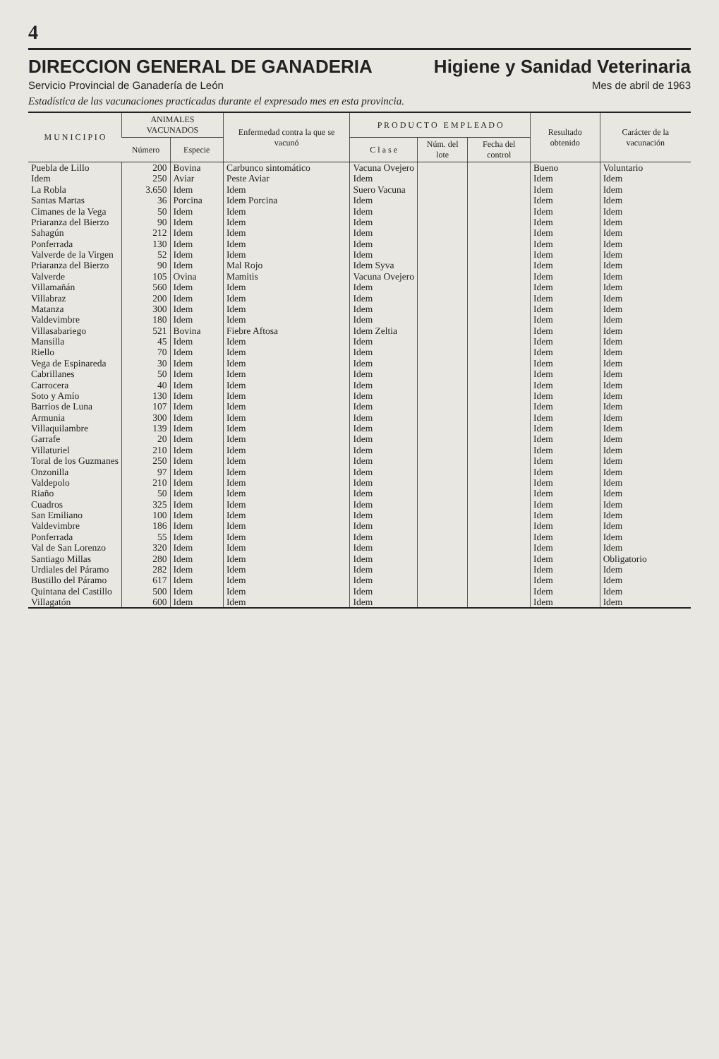4
DIRECCION GENERAL DE GANADERIA Higiene y Sanidad Veterinaria
Servicio Provincial de Ganadería de León Mes de abril de 1963
Estadística de las vacunaciones practicadas durante el expresado mes en esta provincia.
| M U N I C I P I O | ANIMALES VACUNADOS | | Enfermedad contra la que se vacunó | P R O D U C T O E M P L E A D O | | | Resultado obtenido | Carácter de la vacunación |
| --- | --- | --- | --- | --- | --- | --- | --- | --- |
| | Número | Especie | | C l a s e | Núm. del lote | Fecha del control | | |
| Puebla de Lillo | 200 | Bovina | Carbunco sintomático | Vacuna Ovejero | | | Bueno | Voluntario |
| Idem | 250 | Aviar | Peste Aviar | Idem | | | Idem | Idem |
| La Robla | 3.650 | Idem | Idem | Suero Vacuna | | | Idem | Idem |
| Santas Martas | 36 | Porcina | Idem Porcina | Idem | | | Idem | Idem |
| Cimanes de la Vega | 50 | Idem | Idem | Idem | | | Idem | Idem |
| Priaranza del Bierzo | 90 | Idem | Idem | Idem | | | Idem | Idem |
| Sahagún | 212 | Idem | Idem | Idem | | | Idem | Idem |
| Ponferrada | 130 | Idem | Idem | Idem | | | Idem | Idem |
| Valverde de la Virgen | 52 | Idem | Idem | Idem | | | Idem | Idem |
| Priaranza del Bierzo | 90 | Idem | Mal Rojo | Idem Syva | | | Idem | Idem |
| Valverde | 105 | Ovina | Mamitis | Vacuna Ovejero | | | Idem | Idem |
| Villamañán | 560 | Idem | Idem | Idem | | | Idem | Idem |
| Villabraz | 200 | Idem | Idem | Idem | | | Idem | Idem |
| Matanza | 300 | Idem | Idem | Idem | | | Idem | Idem |
| Valdevimbre | 180 | Idem | Idem | Idem | | | Idem | Idem |
| Villasabariego | 521 | Bovina | Fiebre Aftosa | Idem Zeltia | | | Idem | Idem |
| Mansilla | 45 | Idem | Idem | Idem | | | Idem | Idem |
| Riello | 70 | Idem | Idem | Idem | | | Idem | Idem |
| Vega de Espinareda | 30 | Idem | Idem | Idem | | | Idem | Idem |
| Cabrillanes | 50 | Idem | Idem | Idem | | | Idem | Idem |
| Carrocera | 40 | Idem | Idem | Idem | | | Idem | Idem |
| Soto y Amío | 130 | Idem | Idem | Idem | | | Idem | Idem |
| Barrios de Luna | 107 | Idem | Idem | Idem | | | Idem | Idem |
| Armunia | 300 | Idem | Idem | Idem | | | Idem | Idem |
| Villaquilambre | 139 | Idem | Idem | Idem | | | Idem | Idem |
| Garrafe | 20 | Idem | Idem | Idem | | | Idem | Idem |
| Villaturiel | 210 | Idem | Idem | Idem | | | Idem | Idem |
| Toral de los Guzmanes | 250 | Idem | Idem | Idem | | | Idem | Idem |
| Onzonilla | 97 | Idem | Idem | Idem | | | Idem | Idem |
| Valdepolo | 210 | Idem | Idem | Idem | | | Idem | Idem |
| Riaño | 50 | Idem | Idem | Idem | | | Idem | Idem |
| Cuadros | 325 | Idem | Idem | Idem | | | Idem | Idem |
| San Emiliano | 100 | Idem | Idem | Idem | | | Idem | Idem |
| Valdevimbre | 186 | Idem | Idem | Idem | | | Idem | Idem |
| Ponferrada | 55 | Idem | Idem | Idem | | | Idem | Idem |
| Val de San Lorenzo | 320 | Idem | Idem | Idem | | | Idem | Idem |
| Santiago Millas | 280 | Idem | Idem | Idem | | | Idem | Obligatorio |
| Urdiales del Páramo | 282 | Idem | Idem | Idem | | | Idem | Idem |
| Bustillo del Páramo | 617 | Idem | Idem | Idem | | | Idem | Idem |
| Quintana del Castillo | 500 | Idem | Idem | Idem | | | Idem | Idem |
| Villagatón | 600 | Idem | Idem | Idem | | | Idem | Idem |